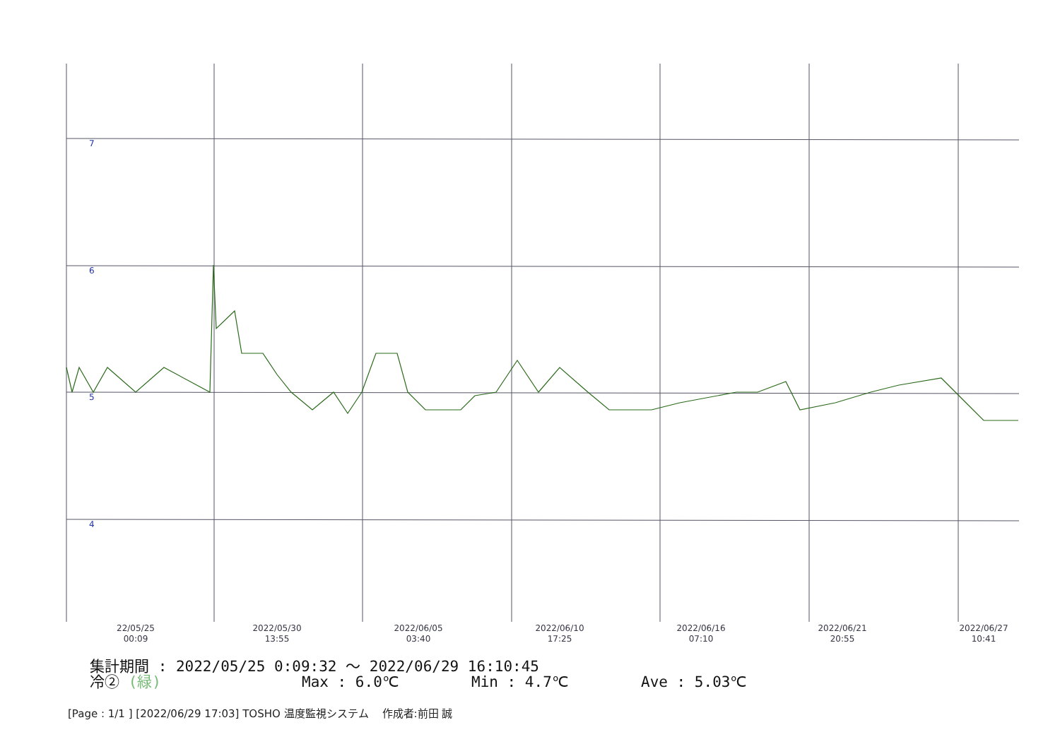7
6
5
4
22/05/25
00:09
2022/05/30
13:55
2022/06/05
03:40
2022/06/10
17:25
2022/06/16
07:10
2022/06/21
20:55
2022/06/27
10:41
集計期間 : 2022/05/25 0:09:32 ～ 2022/06/29 16:10:45
冷② (緑) Max : 6.0℃ Min : 4.7℃ Ave : 5.03℃
[Page : 1/1 ] [2022/06/29 17:03] TOSHO 温度監視システム 作成者:前田 誠